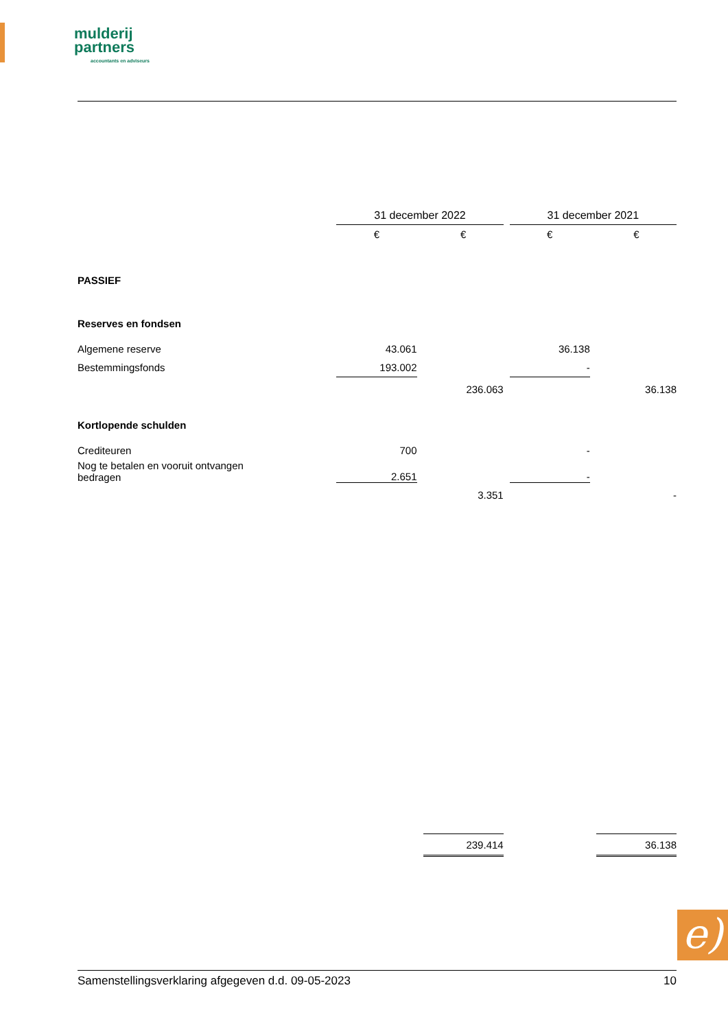mulderij
partners
accountants en adviseurs
| | 31 december 2022 | | | | 31 december 2021 | | |
| | € | | € | | € | | € |
| PASSIEF | | | | | | | |
| Reserves en fondsen | | | | | | | |
| Algemene reserve | 43.061 | | | | 36.138 | | |
| Bestemmingsfonds | 193.002 | | | | - | | |
| | | | 236.063 | | | | 36.138 |
| Kortlopende schulden | | | | | | | |
| Crediteuren | 700 | | | | - | | |
| Nog te betalen en vooruit ontvangen bedragen | 2.651 | | | | - | | |
| | | | 3.351 | | | | - |
| | | | 239.414 | | | | 36.138 |
e)
Samenstellingsverklaring afgegeven d.d. 09-05-2023 10